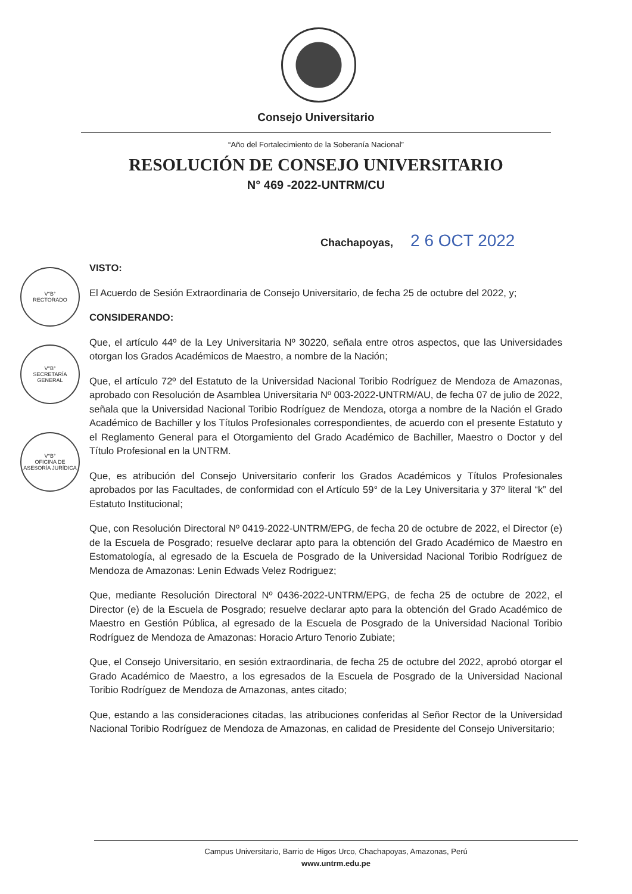V°B°
RECTORADO
V°B°
SECRETARÍA GENERAL
V°B°
OFICINA DE ASESORÍA JURÍDICA
Consejo Universitario
“Año del Fortalecimiento de la Soberanía Nacional”
RESOLUCIÓN DE CONSEJO UNIVERSITARIO
N° 469 -2022-UNTRM/CU
Chachapoyas, 2 6 OCT 2022
VISTO:
El Acuerdo de Sesión Extraordinaria de Consejo Universitario, de fecha 25 de octubre del 2022, y;
CONSIDERANDO:
Que, el artículo 44º de la Ley Universitaria Nº 30220, señala entre otros aspectos, que las Universidades otorgan los Grados Académicos de Maestro, a nombre de la Nación;
Que, el artículo 72º del Estatuto de la Universidad Nacional Toribio Rodríguez de Mendoza de Amazonas, aprobado con Resolución de Asamblea Universitaria Nº 003-2022-UNTRM/AU, de fecha 07 de julio de 2022, señala que la Universidad Nacional Toribio Rodríguez de Mendoza, otorga a nombre de la Nación el Grado Académico de Bachiller y los Títulos Profesionales correspondientes, de acuerdo con el presente Estatuto y el Reglamento General para el Otorgamiento del Grado Académico de Bachiller, Maestro o Doctor y del Título Profesional en la UNTRM.
Que, es atribución del Consejo Universitario conferir los Grados Académicos y Títulos Profesionales aprobados por las Facultades, de conformidad con el Artículo 59° de la Ley Universitaria y 37º literal “k” del Estatuto Institucional;
Que, con Resolución Directoral Nº 0419-2022-UNTRM/EPG, de fecha 20 de octubre de 2022, el Director (e) de la Escuela de Posgrado; resuelve declarar apto para la obtención del Grado Académico de Maestro en Estomatología, al egresado de la Escuela de Posgrado de la Universidad Nacional Toribio Rodríguez de Mendoza de Amazonas: Lenin Edwads Velez Rodriguez;
Que, mediante Resolución Directoral Nº 0436-2022-UNTRM/EPG, de fecha 25 de octubre de 2022, el Director (e) de la Escuela de Posgrado; resuelve declarar apto para la obtención del Grado Académico de Maestro en Gestión Pública, al egresado de la Escuela de Posgrado de la Universidad Nacional Toribio Rodríguez de Mendoza de Amazonas: Horacio Arturo Tenorio Zubiate;
Que, el Consejo Universitario, en sesión extraordinaria, de fecha 25 de octubre del 2022, aprobó otorgar el Grado Académico de Maestro, a los egresados de la Escuela de Posgrado de la Universidad Nacional Toribio Rodríguez de Mendoza de Amazonas, antes citado;
Que, estando a las consideraciones citadas, las atribuciones conferidas al Señor Rector de la Universidad Nacional Toribio Rodríguez de Mendoza de Amazonas, en calidad de Presidente del Consejo Universitario;
Campus Universitario, Barrio de Higos Urco, Chachapoyas, Amazonas, Perú
www.untrm.edu.pe